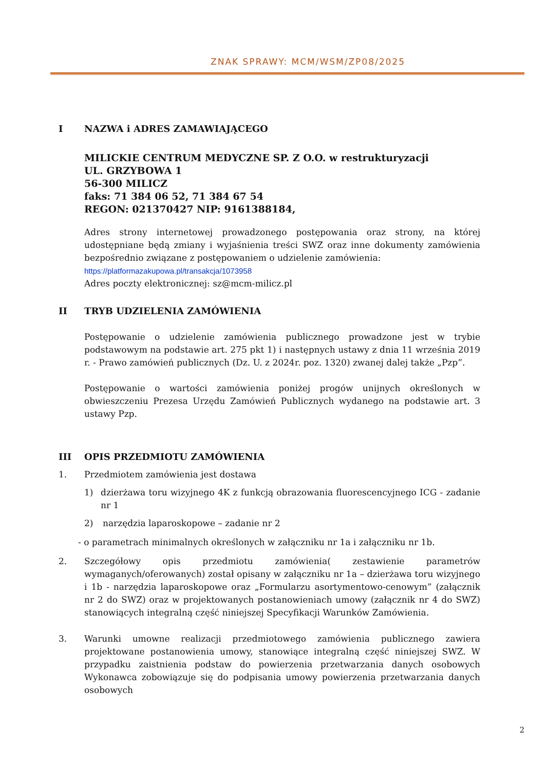ZNAK SPRAWY: MCM/WSM/ZP08/2025
I NAZWA i ADRES ZAMAWIAJĄCEGO
MILICKIE CENTRUM MEDYCZNE SP. Z O.O. w restrukturyzacji
UL. GRZYBOWA 1
56-300 MILICZ
faks: 71 384 06 52, 71 384 67 54
REGON: 021370427 NIP: 9161388184,
Adres strony internetowej prowadzonego postępowania oraz strony, na której udostępniane będą zmiany i wyjaśnienia treści SWZ oraz inne dokumenty zamówienia bezpośrednio związane z postępowaniem o udzielenie zamówienia:
https://platformazakupowa.pl/transakcja/1073958
Adres poczty elektronicznej: sz@mcm-milicz.pl
II TRYB UDZIELENIA ZAMÓWIENIA
Postępowanie o udzielenie zamówienia publicznego prowadzone jest w trybie podstawowym na podstawie art. 275 pkt 1) i następnych ustawy z dnia 11 września 2019 r. - Prawo zamówień publicznych (Dz. U. z 2024r. poz. 1320) zwanej dalej także „Pzp”.
Postępowanie o wartości zamówienia poniżej progów unijnych określonych w obwieszczeniu Prezesa Urzędu Zamówień Publicznych wydanego na podstawie art. 3 ustawy Pzp.
III OPIS PRZEDMIOTU ZAMÓWIENIA
1. Przedmiotem zamówienia jest dostawa
1) dzierżawa toru wizyjnego 4K z funkcją obrazowania fluorescencyjnego ICG - zadanie nr 1
2) narzędzia laparoskopowe – zadanie nr 2
- o parametrach minimalnych określonych w załączniku nr 1a i załączniku nr 1b.
2. Szczegółowy opis przedmiotu zamówienia( zestawienie parametrów wymaganych/oferowanych) został opisany w załączniku nr 1a – dzierżawa toru wizyjnego i 1b - narzędzia laparoskopowe oraz „Formularzu asortymentowo-cenowym” (załącznik nr 2 do SWZ) oraz w projektowanych postanowieniach umowy (załącznik nr 4 do SWZ) stanowiących integralną część niniejszej Specyfikacji Warunków Zamówienia.
3. Warunki umowne realizacji przedmiotowego zamówienia publicznego zawiera projektowane postanowienia umowy, stanowiące integralną część niniejszej SWZ. W przypadku zaistnienia podstaw do powierzenia przetwarzania danych osobowych Wykonawca zobowiązuje się do podpisania umowy powierzenia przetwarzania danych osobowych
2